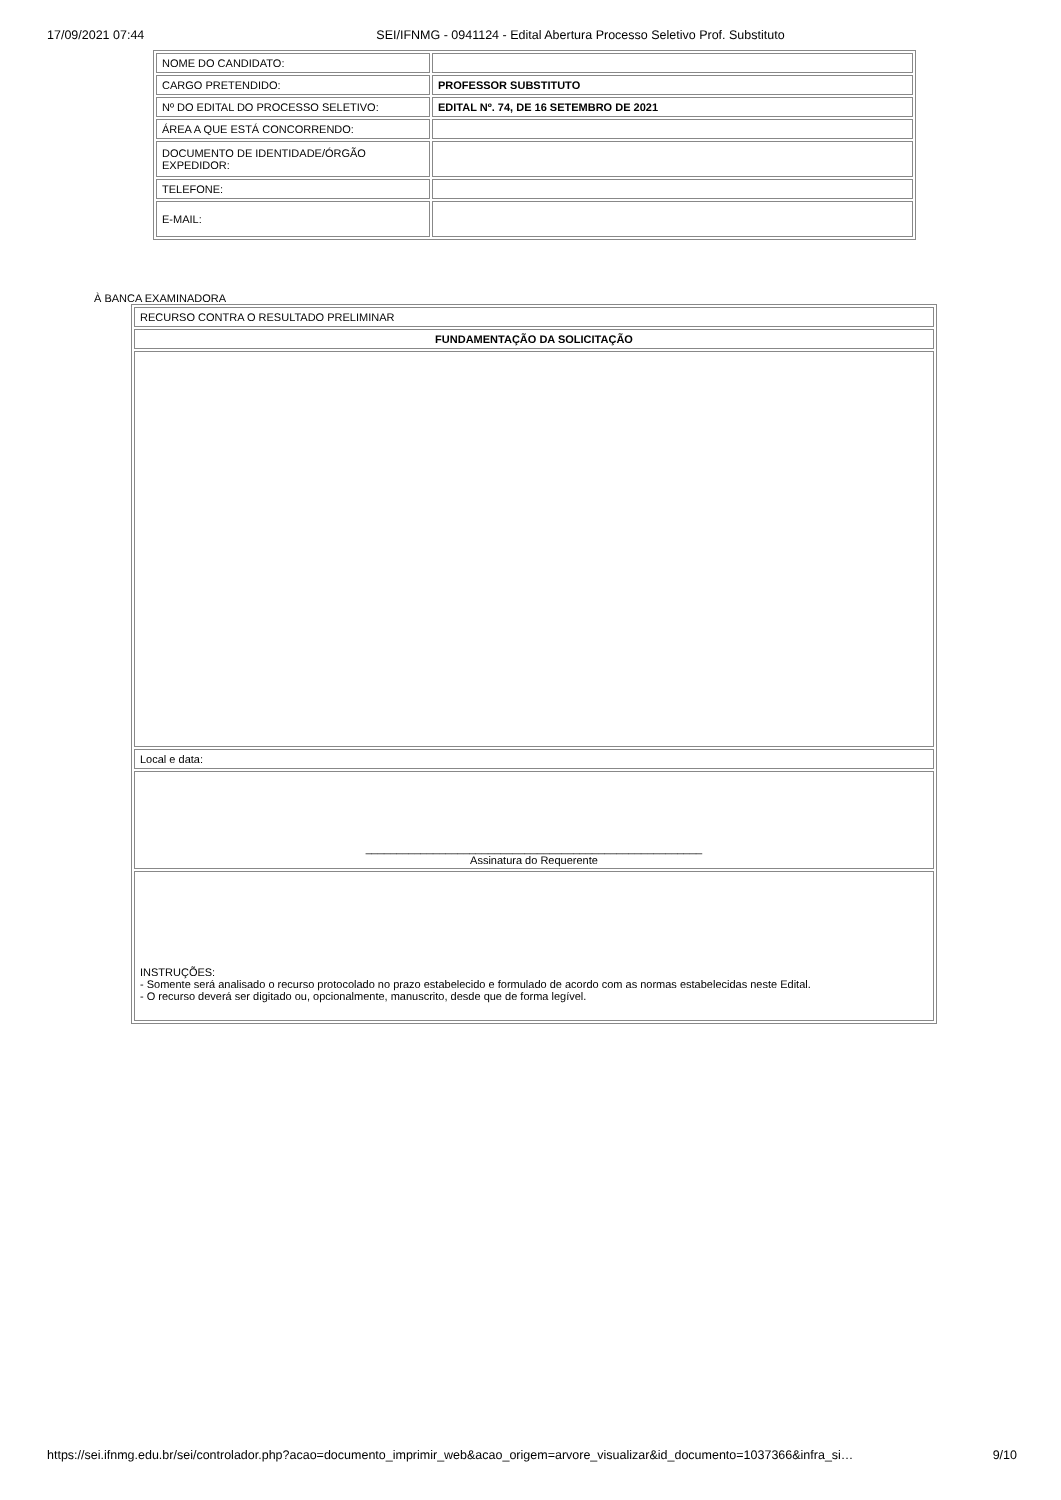17/09/2021 07:44 SEI/IFNMG - 0941124 - Edital Abertura Processo Seletivo Prof. Substituto
| NOME DO CANDIDATO: | |
| CARGO PRETENDIDO: | PROFESSOR SUBSTITUTO |
| Nº DO EDITAL DO PROCESSO SELETIVO: | EDITAL Nº. 74, DE 16 SETEMBRO DE 2021 |
| ÁREA A QUE ESTÁ CONCORRENDO: | |
| DOCUMENTO DE IDENTIDADE/ÓRGÃO EXPEDIDOR: | |
| TELEFONE: | |
| E-MAIL: | |
À BANCA EXAMINADORA
| RECURSO CONTRA O RESULTADO PRELIMINAR |
| FUNDAMENTAÇÃO DA SOLICITAÇÃO |
| Local e data: |
| _______________________________________________________ Assinatura do Requerente |
| INSTRUÇÕES: - Somente será analisado o recurso protocolado no prazo estabelecido e formulado de acordo com as normas estabelecidas neste Edital. - O recurso deverá ser digitado ou, opcionalmente, manuscrito, desde que de forma legível. |
https://sei.ifnmg.edu.br/sei/controlador.php?acao=documento_imprimir_web&acao_origem=arvore_visualizar&id_documento=1037366&infra_si… 9/10